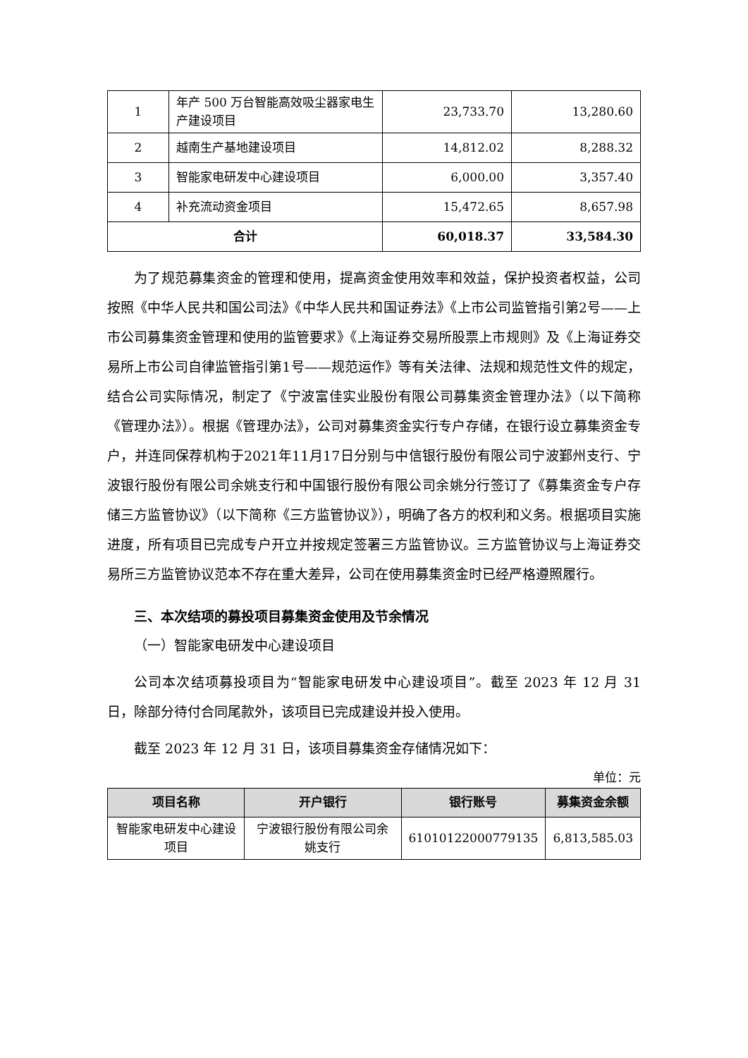| 1 | 年产 500 万台智能高效吸尘器家电生产建设项目 | 23,733.70 | 13,280.60 |
| 2 | 越南生产基地建设项目 | 14,812.02 | 8,288.32 |
| 3 | 智能家电研发中心建设项目 | 6,000.00 | 3,357.40 |
| 4 | 补充流动资金项目 | 15,472.65 | 8,657.98 |
| 合计 | | 60,018.37 | 33,584.30 |
为了规范募集资金的管理和使用，提高资金使用效率和效益，保护投资者权益，公司按照《中华人民共和国公司法》《中华人民共和国证券法》《上市公司监管指引第2号——上市公司募集资金管理和使用的监管要求》《上海证券交易所股票上市规则》及《上海证券交易所上市公司自律监管指引第1号——规范运作》等有关法律、法规和规范性文件的规定，结合公司实际情况，制定了《宁波富佳实业股份有限公司募集资金管理办法》（以下简称《管理办法》）。根据《管理办法》，公司对募集资金实行专户存储，在银行设立募集资金专户，并连同保荐机构于2021年11月17日分别与中信银行股份有限公司宁波鄞州支行、宁波银行股份有限公司余姚支行和中国银行股份有限公司余姚分行签订了《募集资金专户存储三方监管协议》（以下简称《三方监管协议》），明确了各方的权利和义务。根据项目实施进度，所有项目已完成专户开立并按规定签署三方监管协议。三方监管协议与上海证券交易所三方监管协议范本不存在重大差异，公司在使用募集资金时已经严格遵照履行。
三、本次结项的募投项目募集资金使用及节余情况
（一）智能家电研发中心建设项目
公司本次结项募投项目为“智能家电研发中心建设项目”。截至 2023 年 12 月 31 日，除部分待付合同尾款外，该项目已完成建设并投入使用。
截至 2023 年 12 月 31 日，该项目募集资金存储情况如下：
单位：元
| 项目名称 | 开户银行 | 银行账号 | 募集资金余额 |
| --- | --- | --- | --- |
| 智能家电研发中心建设项目 | 宁波银行股份有限公司余姚支行 | 61010122000779135 | 6,813,585.03 |